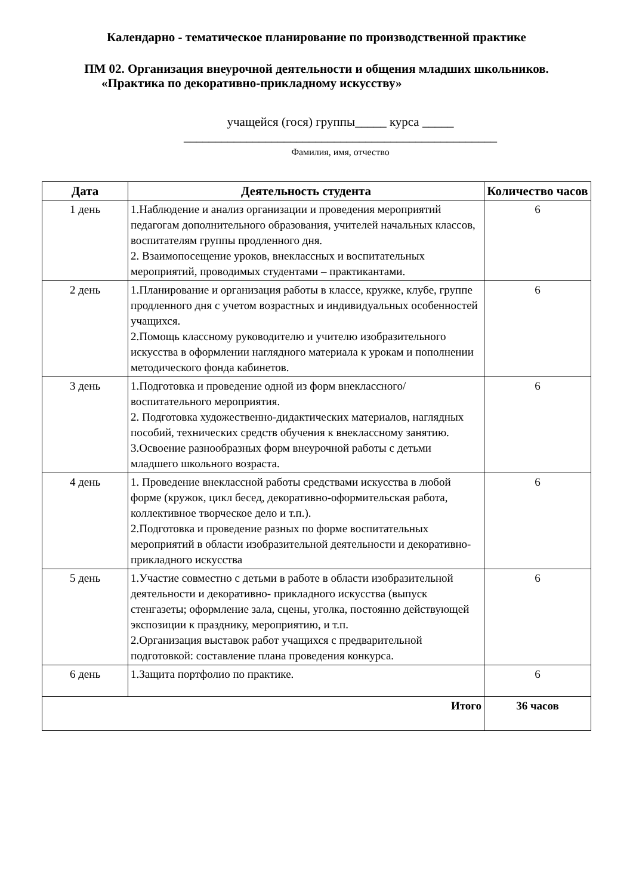Календарно - тематическое планирование по производственной практике
ПМ 02. Организация внеурочной деятельности и общения младших школьников.
«Практика по декоративно-прикладному искусству»
учащейся (гося) группы_____ курса _____
__________________________________________________
Фамилия, имя, отчество
| Дата | Деятельность студента | Количество часов |
| --- | --- | --- |
| 1 день | 1.Наблюдение и анализ организации и проведения мероприятий педагогам дополнительного образования, учителей начальных классов, воспитателям группы продленного дня. 2. Взаимопосещение уроков, внеклассных и воспитательных мероприятий, проводимых студентами – практикантами. | 6 |
| 2 день | 1.Планирование и организация работы в классе, кружке, клубе, группе продленного дня с учетом возрастных и индивидуальных особенностей учащихся. 2.Помощь классному руководителю и учителю изобразительного искусства в оформлении наглядного материала к урокам и пополнении методического фонда кабинетов. | 6 |
| 3 день | 1.Подготовка и проведение одной из форм внеклассного/воспитательного мероприятия. 2. Подготовка художественно-дидактических материалов, наглядных пособий, технических средств обучения к внеклассному занятию. 3.Освоение разнообразных форм внеурочной работы с детьми младшего школьного возраста. | 6 |
| 4 день | 1. Проведение внеклассной работы средствами искусства в любой форме (кружок, цикл бесед, декоративно-оформительская работа, коллективное творческое дело и т.п.). 2.Подготовка и проведение разных по форме воспитательных мероприятий в области изобразительной деятельности и декоративно- прикладного искусства | 6 |
| 5 день | 1.Участие совместно с детьми в работе в области изобразительной деятельности и декоративно- прикладного искусства (выпуск стенгазеты; оформление зала, сцены, уголка, постоянно действующей экспозиции к празднику, мероприятию, и т.п. 2.Организация выставок работ учащихся с предварительной подготовкой: составление плана проведения конкурса. | 6 |
| 6 день | 1.Защита портфолио по практике. | 6 |
| Итого | | 36 часов |